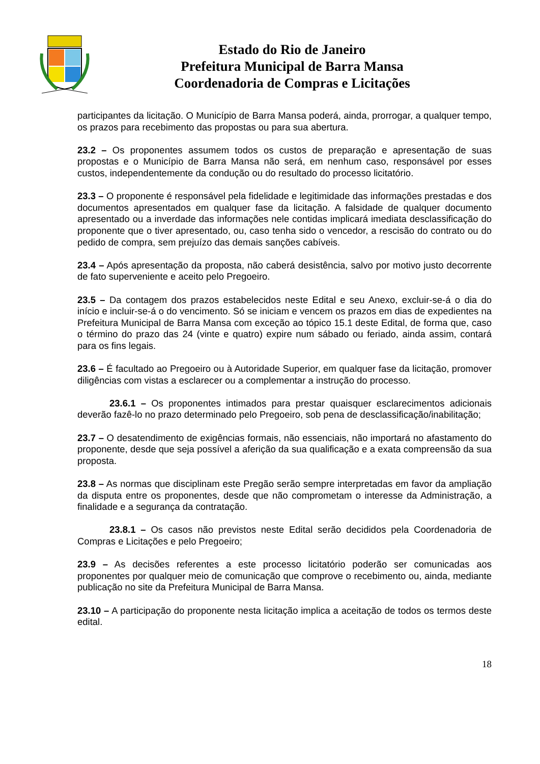Estado do Rio de Janeiro
Prefeitura Municipal de Barra Mansa
Coordenadoria de Compras e Licitações
participantes da licitação. O Município de Barra Mansa poderá, ainda, prorrogar, a qualquer tempo, os prazos para recebimento das propostas ou para sua abertura.
23.2 – Os proponentes assumem todos os custos de preparação e apresentação de suas propostas e o Município de Barra Mansa não será, em nenhum caso, responsável por esses custos, independentemente da condução ou do resultado do processo licitatório.
23.3 – O proponente é responsável pela fidelidade e legitimidade das informações prestadas e dos documentos apresentados em qualquer fase da licitação. A falsidade de qualquer documento apresentado ou a inverdade das informações nele contidas implicará imediata desclassificação do proponente que o tiver apresentado, ou, caso tenha sido o vencedor, a rescisão do contrato ou do pedido de compra, sem prejuízo das demais sanções cabíveis.
23.4 – Após apresentação da proposta, não caberá desistência, salvo por motivo justo decorrente de fato superveniente e aceito pelo Pregoeiro.
23.5 – Da contagem dos prazos estabelecidos neste Edital e seu Anexo, excluir-se-á o dia do início e incluir-se-á o do vencimento. Só se iniciam e vencem os prazos em dias de expedientes na Prefeitura Municipal de Barra Mansa com exceção ao tópico 15.1 deste Edital, de forma que, caso o término do prazo das 24 (vinte e quatro) expire num sábado ou feriado, ainda assim, contará para os fins legais.
23.6 – É facultado ao Pregoeiro ou à Autoridade Superior, em qualquer fase da licitação, promover diligências com vistas a esclarecer ou a complementar a instrução do processo.
23.6.1 – Os proponentes intimados para prestar quaisquer esclarecimentos adicionais deverão fazê-lo no prazo determinado pelo Pregoeiro, sob pena de desclassificação/inabilitação;
23.7 – O desatendimento de exigências formais, não essenciais, não importará no afastamento do proponente, desde que seja possível a aferição da sua qualificação e a exata compreensão da sua proposta.
23.8 – As normas que disciplinam este Pregão serão sempre interpretadas em favor da ampliação da disputa entre os proponentes, desde que não comprometam o interesse da Administração, a finalidade e a segurança da contratação.
23.8.1 – Os casos não previstos neste Edital serão decididos pela Coordenadoria de Compras e Licitações e pelo Pregoeiro;
23.9 – As decisões referentes a este processo licitatório poderão ser comunicadas aos proponentes por qualquer meio de comunicação que comprove o recebimento ou, ainda, mediante publicação no site da Prefeitura Municipal de Barra Mansa.
23.10 – A participação do proponente nesta licitação implica a aceitação de todos os termos deste edital.
18